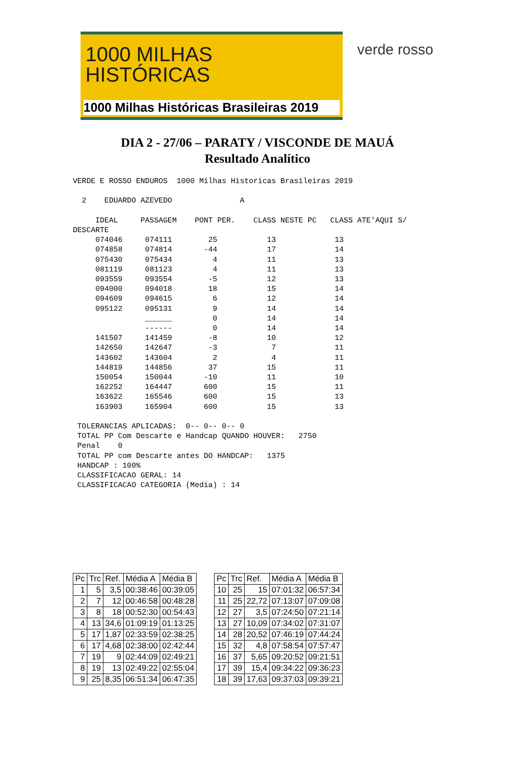1000 MILHAS
HISTÓRICAS
1000 Milhas Históricas Brasileiras 2019
verde rosso
DIA 2 - 27/06 – PARATY / VISCONDE DE MAUÁ
Resultado Analítico
VERDE E ROSSO ENDUROS  1000 Milhas Historicas Brasileiras 2019

  2    EDUARDO AZEVEDO               A

     IDEAL     PASSAGEM    PONT PER.    CLASS NESTE PC   CLASS ATE'AQUI S/
DESCARTE
     074046     074111        25           13             13
     074858     074814       -44           17             14
     075430     075434         4           11             13
     081119     081123         4           11             13
     093559     093554        -5           12             13
     094000     094018        18           15             14
     094609     094615         6           12             14
     095122     095131         9           14             14
                ______         0           14             14
                ------         0           14             14
     141507     141459        -8           10             12
     142650     142647        -3            7             11
     143602     143604         2            4             11
     144819     144856        37           15             11
     150054     150044       -10           11             10
     162252     164447       600           15             11
     163622     165546       600           15             13
     163903     165904       600           15             13

 TOLERANCIAS APLICADAS:  0-- 0-- 0-- 0
 TOTAL PP Com Descarte e Handcap QUANDO HOUVER:   2750
 Penal    0
 TOTAL PP com Descarte antes DO HANDCAP:   1375
 HANDCAP : 100%
 CLASSIFICACAO GERAL: 14
 CLASSIFICACAO CATEGORIA (Media) : 14
| Pc | Trc | Ref. | Média A | Média B | | Pc | Trc | Ref. | Média A | Média B |
| 1 | 5 | 3,5 | 00:38:46 | 00:39:05 | | 10 | 25 | 15 | 07:01:32 | 06:57:34 |
| 2 | 7 | 12 | 00:46:58 | 00:48:28 | | 11 | 25 | 22,72 | 07:13:07 | 07:09:08 |
| 3 | 8 | 18 | 00:52:30 | 00:54:43 | | 12 | 27 | 3,5 | 07:24:50 | 07:21:14 |
| 4 | 13 | 34,6 | 01:09:19 | 01:13:25 | | 13 | 27 | 10,09 | 07:34:02 | 07:31:07 |
| 5 | 17 | 1,87 | 02:33:59 | 02:38:25 | | 14 | 28 | 20,52 | 07:46:19 | 07:44:24 |
| 6 | 17 | 4,68 | 02:38:00 | 02:42:44 | | 15 | 32 | 4,8 | 07:58:54 | 07:57:47 |
| 7 | 19 | 9 | 02:44:09 | 02:49:21 | | 16 | 37 | 5,65 | 09:20:52 | 09:21:51 |
| 8 | 19 | 13 | 02:49:22 | 02:55:04 | | 17 | 39 | 15,4 | 09:34:22 | 09:36:23 |
| 9 | 25 | 8,35 | 06:51:34 | 06:47:35 | | 18 | 39 | 17,63 | 09:37:03 | 09:39:21 |